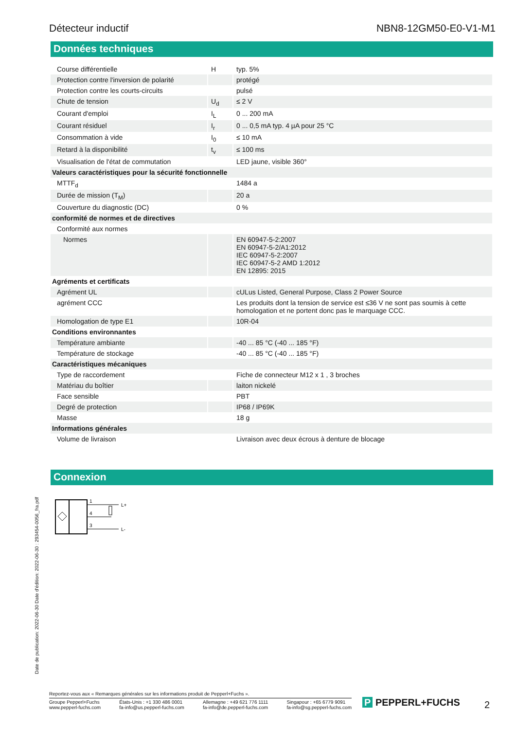Détecteur inductif NBN8-12GM50-E0-V1-M1
Données techniques
| Course différentielle | H | typ. 5% |
| Protection contre l'inversion de polarité | | protégé |
| Protection contre les courts-circuits | | pulsé |
| Chute de tension | U<sub>d</sub> | ≤ 2 V |
| Courant d'emploi | I<sub>L</sub> | 0 ... 200 mA |
| Courant résiduel | I<sub>r</sub> | 0 ... 0,5 mA typ. 4 µA pour 25 °C |
| Consommation à vide | I<sub>0</sub> | ≤ 10 mA |
| Retard à la disponibilité | t<sub>v</sub> | ≤ 100 ms |
| Visualisation de l'état de commutation | | LED jaune, visible 360° |
| Valeurs caractéristiques pour la sécurité fonctionnelle | | |
| MTTF<sub>d</sub> | | 1484 a |
| Durée de mission (T<sub>M</sub>) | | 20 a |
| Couverture du diagnostic (DC) | | 0 % |
| conformité de normes et de directives | | |
| Conformité aux normes | | |
| Normes | | EN 60947-5-2:2007 EN 60947-5-2/A1:2012 IEC 60947-5-2:2007 IEC 60947-5-2 AMD 1:2012 EN 12895: 2015 |
| Agréments et certificats | | |
| Agrément UL | | cULus Listed, General Purpose, Class 2 Power Source |
| agrément CCC | | Les produits dont la tension de service est ≤36 V ne sont pas soumis à cette homologation et ne portent donc pas le marquage CCC. |
| Homologation de type E1 | | 10R-04 |
| Conditions environnantes | | |
| Température ambiante | | -40 ... 85 °C (-40 ... 185 °F) |
| Température de stockage | | -40 ... 85 °C (-40 ... 185 °F) |
| Caractéristiques mécaniques | | |
| Type de raccordement | | Fiche de connecteur M12 x 1 , 3 broches |
| Matériau du boîtier | | laiton nickelé |
| Face sensible | | PBT |
| Degré de protection | | IP68 / IP69K |
| Masse | | 18 g |
| Informations générales | | |
| Volume de livraison | | Livraison avec deux écrous à denture de blocage |
Connexion
1
4
3
L+
L-
Date de publication: 2022-06-30 Date d'édition: 2022-06-30 : 293454-0056_fra.pdf
Reportez-vous aux « Remarques générales sur les informations produit de Pepperl+Fuchs ».
Groupe Pepperl+Fuchs
www.pepperl-fuchs.com États-Unis : +1 330 486 0001
fa-info@us.pepperl-fuchs.com Allemagne : +49 621 776 1111
fa-info@de.pepperl-fuchs.com Singapour : +65 6779 9091
fa-info@sg.pepperl-fuchs.com
P PEPPERL+FUCHS 2